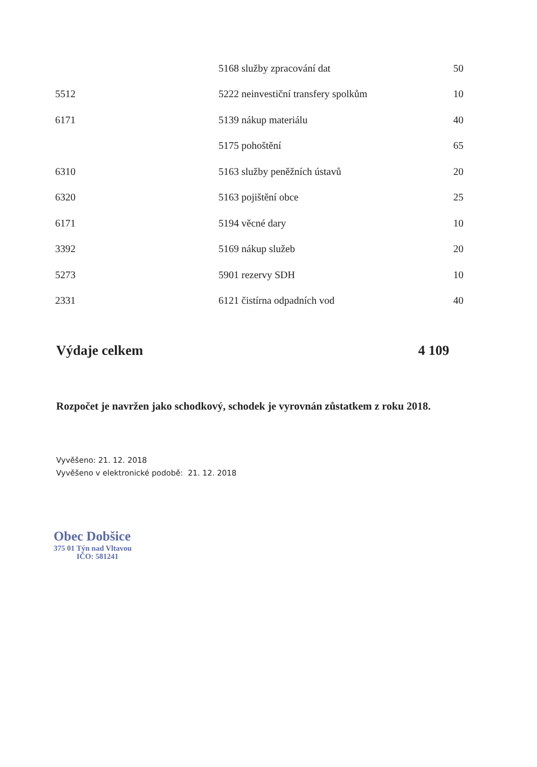| | 5168 služby zpracování dat | 50 |
| 5512 | 5222 neinvestiční transfery spolkům | 10 |
| 6171 | 5139 nákup materiálu | 40 |
| | 5175 pohoštění | 65 |
| 6310 | 5163 služby peněžních ústavů | 20 |
| 6320 | 5163 pojištění obce | 25 |
| 6171 | 5194 věcné dary | 10 |
| 3392 | 5169 nákup služeb | 20 |
| 5273 | 5901 rezervy SDH | 10 |
| 2331 | 6121 čistírna odpadních vod | 40 |
Výdaje celkem 4 109
Rozpočet je navržen jako schodkový, schodek je vyrovnán zůstatkem z roku 2018.
Vyvěšeno: 21. 12. 2018
Vyvěšeno v elektronické podobě: 21. 12. 2018
Obec Dobšice
375 01 Týn nad Vltavou
IČO: 581241